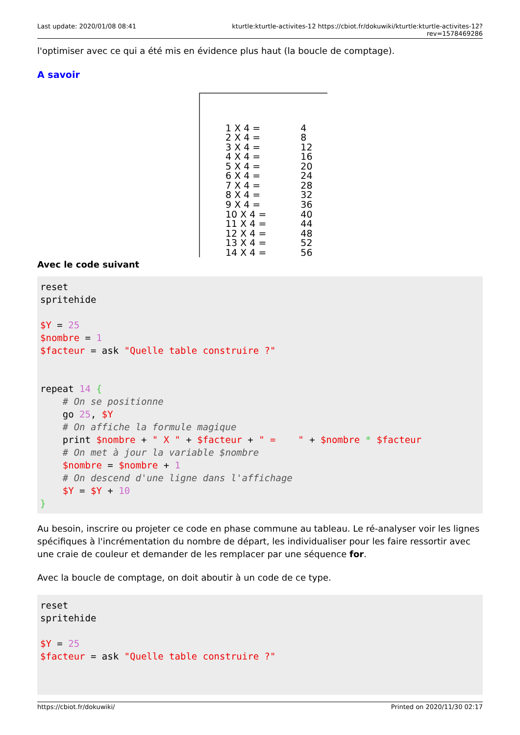Last update: 2020/01/08 08:41 kturtle:kturtle-activites-12 https://cbiot.fr/dokuwiki/kturtle:kturtle-activites-12?rev=1578469286
l'optimiser avec ce qui a été mis en évidence plus haut (la boucle de comptage).
A savoir
| 1 X 4 = | 4 |
| 2 X 4 = | 8 |
| 3 X 4 = | 12 |
| 4 X 4 = | 16 |
| 5 X 4 = | 20 |
| 6 X 4 = | 24 |
| 7 X 4 = | 28 |
| 8 X 4 = | 32 |
| 9 X 4 = | 36 |
| 10 X 4 = | 40 |
| 11 X 4 = | 44 |
| 12 X 4 = | 48 |
| 13 X 4 = | 52 |
| 14 X 4 = | 56 |
Avec le code suivant
reset
spritehide

$Y = 25
$nombre = 1
$facteur = ask "Quelle table construire ?"


repeat 14 {
    # On se positionne
    go 25, $Y
    # On affiche la formule magique
    print $nombre + " X " + $facteur + " =    " + $nombre * $facteur
    # On met à jour la variable $nombre
    $nombre = $nombre + 1
    # On descend d'une ligne dans l'affichage
    $Y = $Y + 10
}
Au besoin, inscrire ou projeter ce code en phase commune au tableau. Le ré-analyser voir les lignes spécifiques à l'incrémentation du nombre de départ, les individualiser pour les faire ressortir avec une craie de couleur et demander de les remplacer par une séquence for.
Avec la boucle de comptage, on doit aboutir à un code de ce type.
reset
spritehide

$Y = 25
$facteur = ask "Quelle table construire ?"
https://cbiot.fr/dokuwiki/ Printed on 2020/11/30 02:17